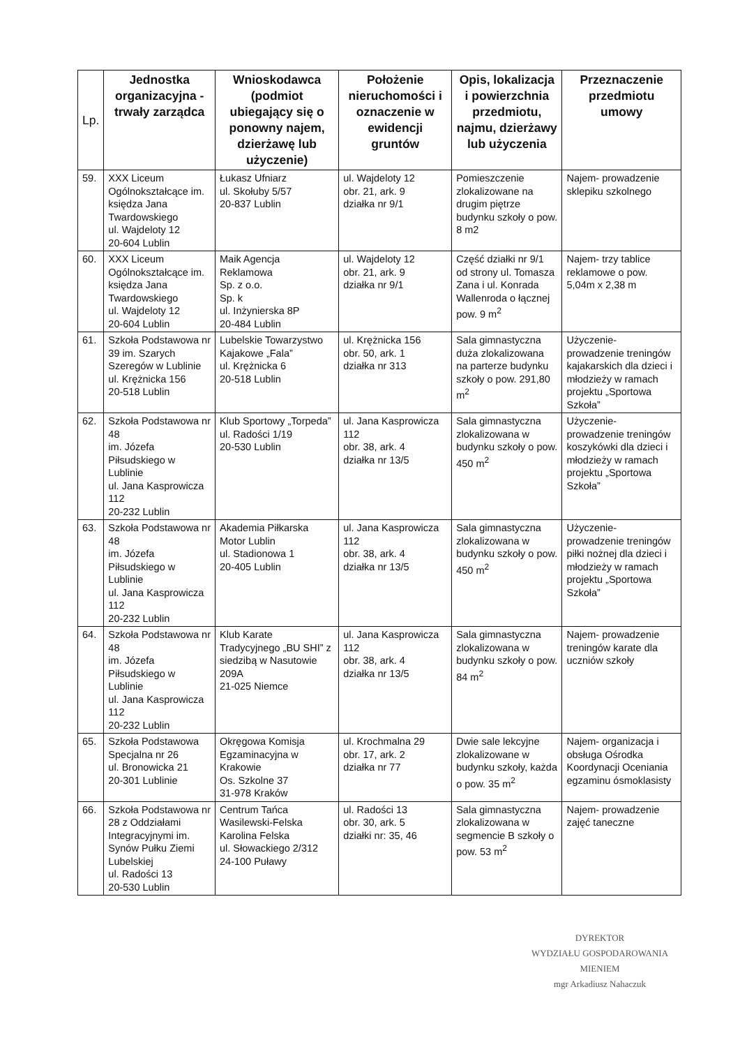| Lp. | Jednostka organizacyjna - trwały zarządca | Wnioskodawca (podmiot ubiegający się o ponowny najem, dzierżawę lub użyczenie) | Położenie nieruchomości i oznaczenie w ewidencji gruntów | Opis, lokalizacja i powierzchnia przedmiotu, najmu, dzierżawy lub użyczenia | Przeznaczenie przedmiotu umowy |
| --- | --- | --- | --- | --- | --- |
| 59. | XXX Liceum Ogólnokształcące im. księdza Jana Twardowskiego ul. Wajdeloty 12 20-604 Lublin | Łukasz Ufniarz ul. Skołuby 5/57 20-837 Lublin | ul. Wajdeloty 12 obr. 21, ark. 9 działka nr 9/1 | Pomieszczenie zlokalizowane na drugim piętrze budynku szkoły o pow. 8 m2 | Najem- prowadzenie sklepiku szkolnego |
| 60. | XXX Liceum Ogólnokształcące im. księdza Jana Twardowskiego ul. Wajdeloty 12 20-604 Lublin | Maik Agencja Reklamowa Sp. z o.o. Sp. k ul. Inżynierska 8P 20-484 Lublin | ul. Wajdeloty 12 obr. 21, ark. 9 działka nr 9/1 | Część działki nr 9/1 od strony ul. Tomasza Zana i ul. Konrada Wallenroda o łącznej pow. 9 m<sup>2</sup> | Najem- trzy tablice reklamowe o pow. 5,04m x 2,38 m |
| 61. | Szkoła Podstawowa nr 39 im. Szarych Szeregów w Lublinie ul. Krężnicka 156 20-518 Lublin | Lubelskie Towarzystwo Kajakowe „Fala” ul. Krężnicka 6 20-518 Lublin | ul. Krężnicka 156 obr. 50, ark. 1 działka nr 313 | Sala gimnastyczna duża zlokalizowana na parterze budynku szkoły o pow. 291,80 m<sup>2</sup> | Użyczenie- prowadzenie treningów kajakarskich dla dzieci i młodzieży w ramach projektu „Sportowa Szkoła” |
| 62. | Szkoła Podstawowa nr 48 im. Józefa Piłsudskiego w Lublinie ul. Jana Kasprowicza 112 20-232 Lublin | Klub Sportowy „Torpeda” ul. Radości 1/19 20-530 Lublin | ul. Jana Kasprowicza 112 obr. 38, ark. 4 działka nr 13/5 | Sala gimnastyczna zlokalizowana w budynku szkoły o pow. 450 m<sup>2</sup> | Użyczenie- prowadzenie treningów koszykówki dla dzieci i młodzieży w ramach projektu „Sportowa Szkoła” |
| 63. | Szkoła Podstawowa nr 48 im. Józefa Piłsudskiego w Lublinie ul. Jana Kasprowicza 112 20-232 Lublin | Akademia Piłkarska Motor Lublin ul. Stadionowa 1 20-405 Lublin | ul. Jana Kasprowicza 112 obr. 38, ark. 4 działka nr 13/5 | Sala gimnastyczna zlokalizowana w budynku szkoły o pow. 450 m<sup>2</sup> | Użyczenie- prowadzenie treningów piłki nożnej dla dzieci i młodzieży w ramach projektu „Sportowa Szkoła” |
| 64. | Szkoła Podstawowa nr 48 im. Józefa Piłsudskiego w Lublinie ul. Jana Kasprowicza 112 20-232 Lublin | Klub Karate Tradycyjnego „BU SHI” z siedzibą w Nasutowie 209A 21-025 Niemce | ul. Jana Kasprowicza 112 obr. 38, ark. 4 działka nr 13/5 | Sala gimnastyczna zlokalizowana w budynku szkoły o pow. 84 m<sup>2</sup> | Najem- prowadzenie treningów karate dla uczniów szkoły |
| 65. | Szkoła Podstawowa Specjalna nr 26 ul. Bronowicka 21 20-301 Lublinie | Okręgowa Komisja Egzaminacyjna w Krakowie Os. Szkolne 37 31-978 Kraków | ul. Krochmalna 29 obr. 17, ark. 2 działka nr 77 | Dwie sale lekcyjne zlokalizowane w budynku szkoły, każda o pow. 35 m<sup>2</sup> | Najem- organizacja i obsługa Ośrodka Koordynacji Oceniania egzaminu ósmoklasisty |
| 66. | Szkoła Podstawowa nr 28 z Oddziałami Integracyjnymi im. Synów Pułku Ziemi Lubelskiej ul. Radości 13 20-530 Lublin | Centrum Tańca Wasilewski-Felska Karolina Felska ul. Słowackiego 2/312 24-100 Puławy | ul. Radości 13 obr. 30, ark. 5 działki nr: 35, 46 | Sala gimnastyczna zlokalizowana w segmencie B szkoły o pow. 53 m<sup>2</sup> | Najem- prowadzenie zajęć taneczne |
DYREKTOR
WYDZIAŁU GOSPODAROWANIA MIENIEM
mgr Arkadiusz Nahaczuk